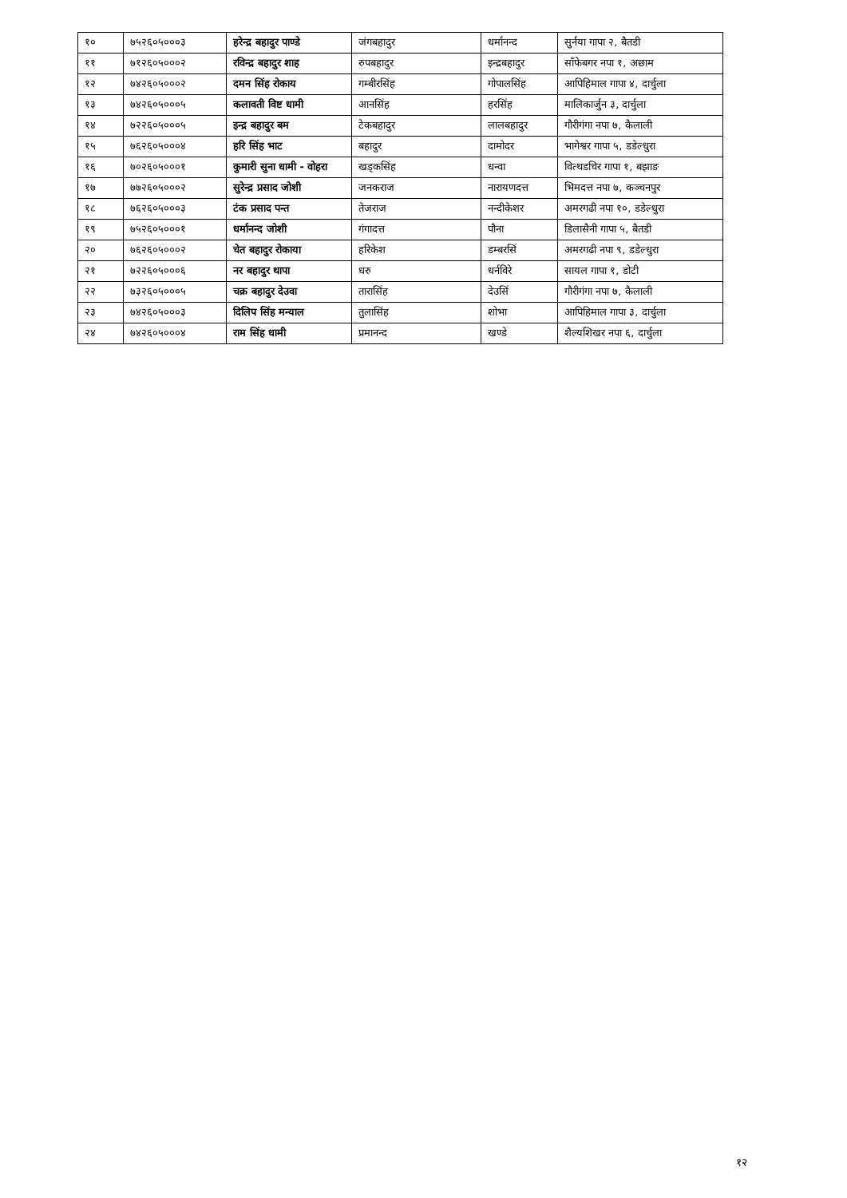| १० | ७५२६०५०००३ | हरेन्द्र बहादुर पाण्डे | जंगबहादुर | धर्मानन्द | सुर्नया गापा २, बैतडी |
| ११ | ७१२६०५०००२ | रविन्द्र बहादुर शाह | रुपबहादुर | इन्द्रबहादुर | साँफेबगर नपा १, अछाम |
| १२ | ७४२६०५०००२ | दमन सिंह रोकाय | गम्बीरसिंह | गोपालसिंह | आपिहिमाल गापा ४, दार्चुला |
| १३ | ७४२६०५०००५ | कलावती विष्ट धामी | आनसिंह | हरसिंह | मालिकार्जुन ३, दार्चुला |
| १४ | ७२२६०५०००५ | इन्द्र बहादुर बम | टेकबहादुर | लालबहादुर | गौरीगंगा नपा ७, कैलाली |
| १५ | ७६२६०५०००४ | हरि सिंह भाट | बहादुर | दामोदर | भागेश्वर गापा ५, डडेल्धुरा |
| १६ | ७०२६०५०००१ | कुमारी सुना धामी - वोहरा | खड्कसिंह | धन्वा | वित्थडचिर गापा १, बझाङ |
| १७ | ७७२६०५०००२ | सुरेन्द्र प्रसाद जोशी | जनकराज | नारायणदत्त | भिमदत्त नपा ७, कञ्चनपुर |
| १८ | ७६२६०५०००३ | टंक प्रसाद पन्त | तेजराज | नन्दीकेशर | अमरगढी नपा १०, डडेल्धुरा |
| १९ | ७५२६०५०००१ | धर्मानन्द जोशी | गंगादत्त | पौना | डिलासैनी गापा ५, बैतडी |
| २० | ७६२६०५०००२ | चेत बहादुर रोकाया | हरिकेश | डम्बरसिं | अमरगढी नपा ९, डडेल्धुरा |
| २१ | ७२२६०५०००६ | नर बहादुर थापा | धरु | धर्नविरे | सायल गापा १, डोटी |
| २२ | ७३२६०५०००५ | चक्र बहादुर देउवा | तारासिंह | देउसिं | गौरीगंगा नपा ७, कैलाली |
| २३ | ७४२६०५०००३ | दिलिप सिंह मन्याल | तुलासिंह | शोभा | आपिहिमाल गापा ३, दार्चुला |
| २४ | ७४२६०५०००४ | राम सिंह धामी | प्रमानन्द | खण्डे | शैल्यशिखर नपा ६, दार्चुला |
१२